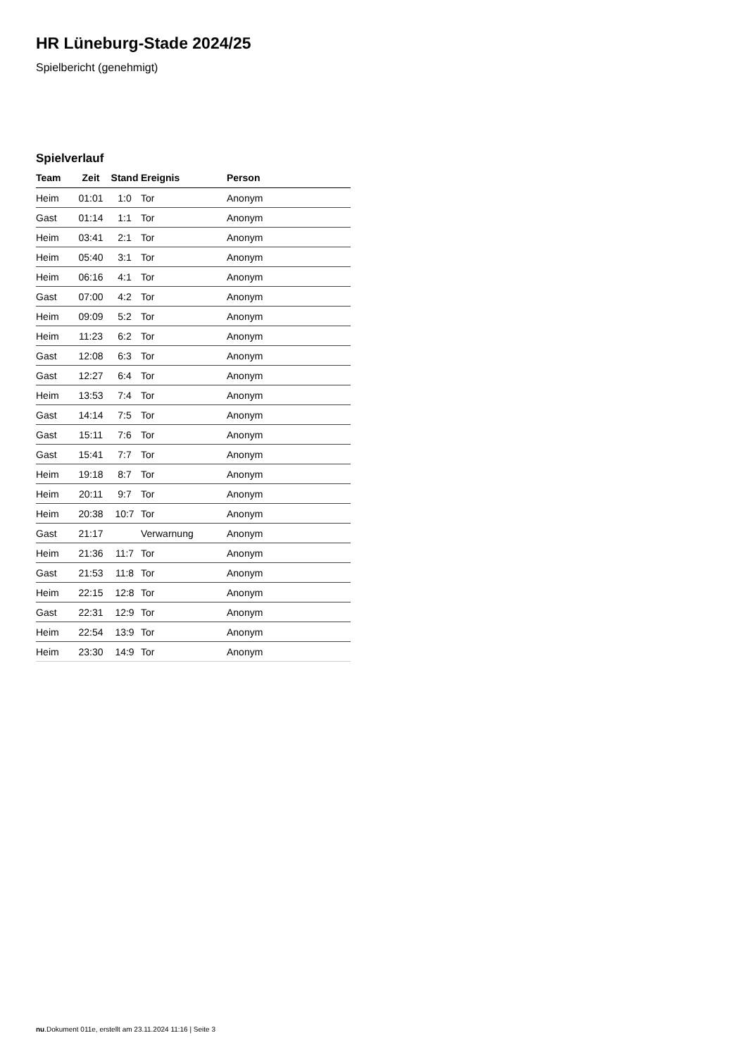HR Lüneburg-Stade 2024/25
Spielbericht (genehmigt)
Spielverlauf
| Team | Zeit | Stand | Ereignis | Person |
| --- | --- | --- | --- | --- |
| Heim | 01:01 | 1:0 | Tor | Anonym |
| Gast | 01:14 | 1:1 | Tor | Anonym |
| Heim | 03:41 | 2:1 | Tor | Anonym |
| Heim | 05:40 | 3:1 | Tor | Anonym |
| Heim | 06:16 | 4:1 | Tor | Anonym |
| Gast | 07:00 | 4:2 | Tor | Anonym |
| Heim | 09:09 | 5:2 | Tor | Anonym |
| Heim | 11:23 | 6:2 | Tor | Anonym |
| Gast | 12:08 | 6:3 | Tor | Anonym |
| Gast | 12:27 | 6:4 | Tor | Anonym |
| Heim | 13:53 | 7:4 | Tor | Anonym |
| Gast | 14:14 | 7:5 | Tor | Anonym |
| Gast | 15:11 | 7:6 | Tor | Anonym |
| Gast | 15:41 | 7:7 | Tor | Anonym |
| Heim | 19:18 | 8:7 | Tor | Anonym |
| Heim | 20:11 | 9:7 | Tor | Anonym |
| Heim | 20:38 | 10:7 | Tor | Anonym |
| Gast | 21:17 | | Verwarnung | Anonym |
| Heim | 21:36 | 11:7 | Tor | Anonym |
| Gast | 21:53 | 11:8 | Tor | Anonym |
| Heim | 22:15 | 12:8 | Tor | Anonym |
| Gast | 22:31 | 12:9 | Tor | Anonym |
| Heim | 22:54 | 13:9 | Tor | Anonym |
| Heim | 23:30 | 14:9 | Tor | Anonym |
nu.Dokument 011e, erstellt am 23.11.2024 11:16 | Seite 3